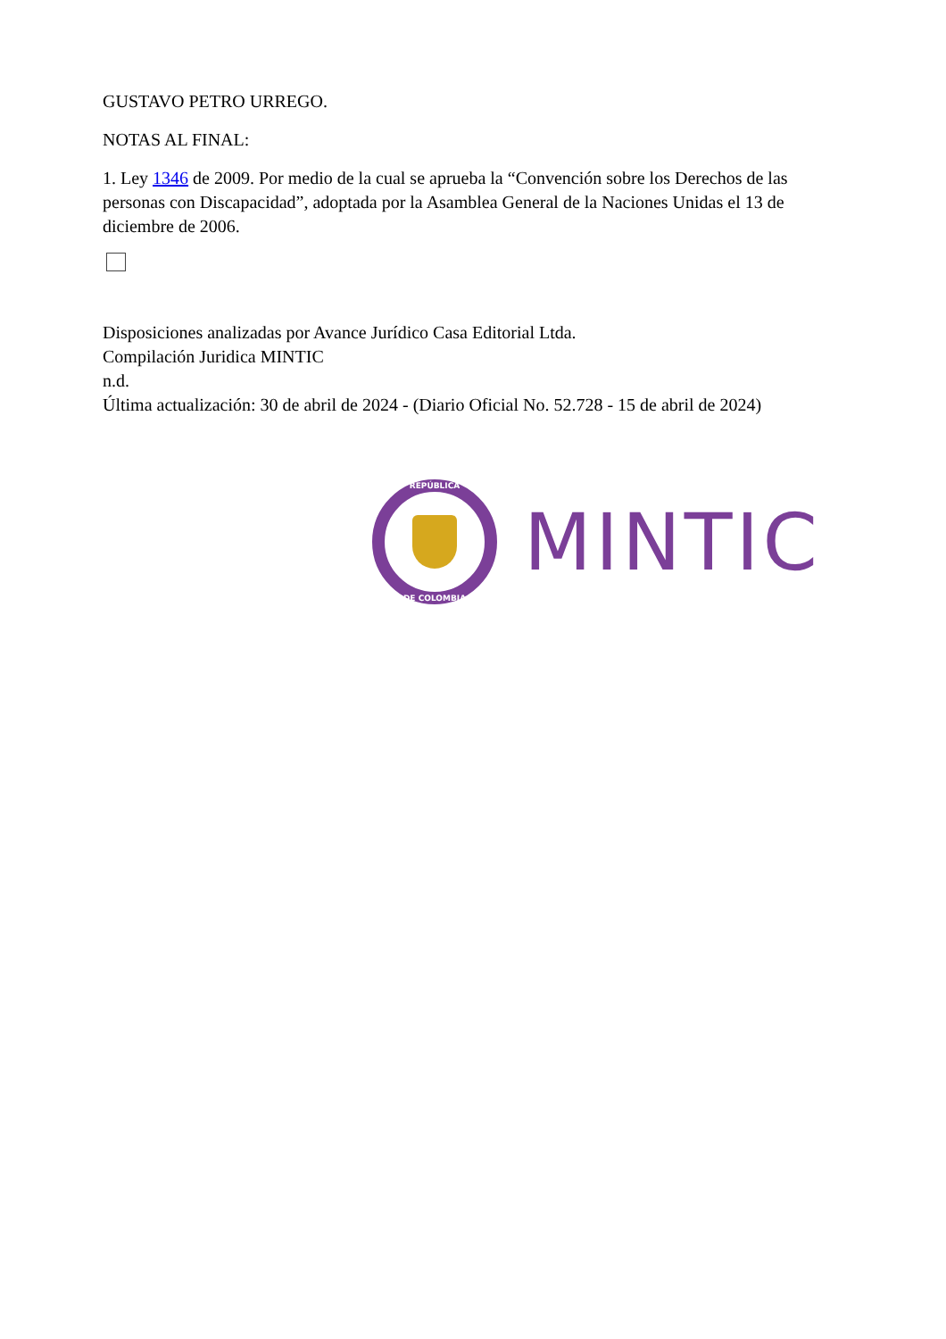GUSTAVO PETRO URREGO.
NOTAS AL FINAL:
1. Ley 1346 de 2009. Por medio de la cual se aprueba la “Convención sobre los Derechos de las personas con Discapacidad”, adoptada por la Asamblea General de la Naciones Unidas el 13 de diciembre de 2006.
Disposiciones analizadas por Avance Jurídico Casa Editorial Ltda.
Compilación Juridica MINTIC
n.d.
Última actualización: 30 de abril de 2024 - (Diario Oficial No. 52.728 - 15 de abril de 2024)
REPÚBLICA
DE COLOMBIA
MINTIC